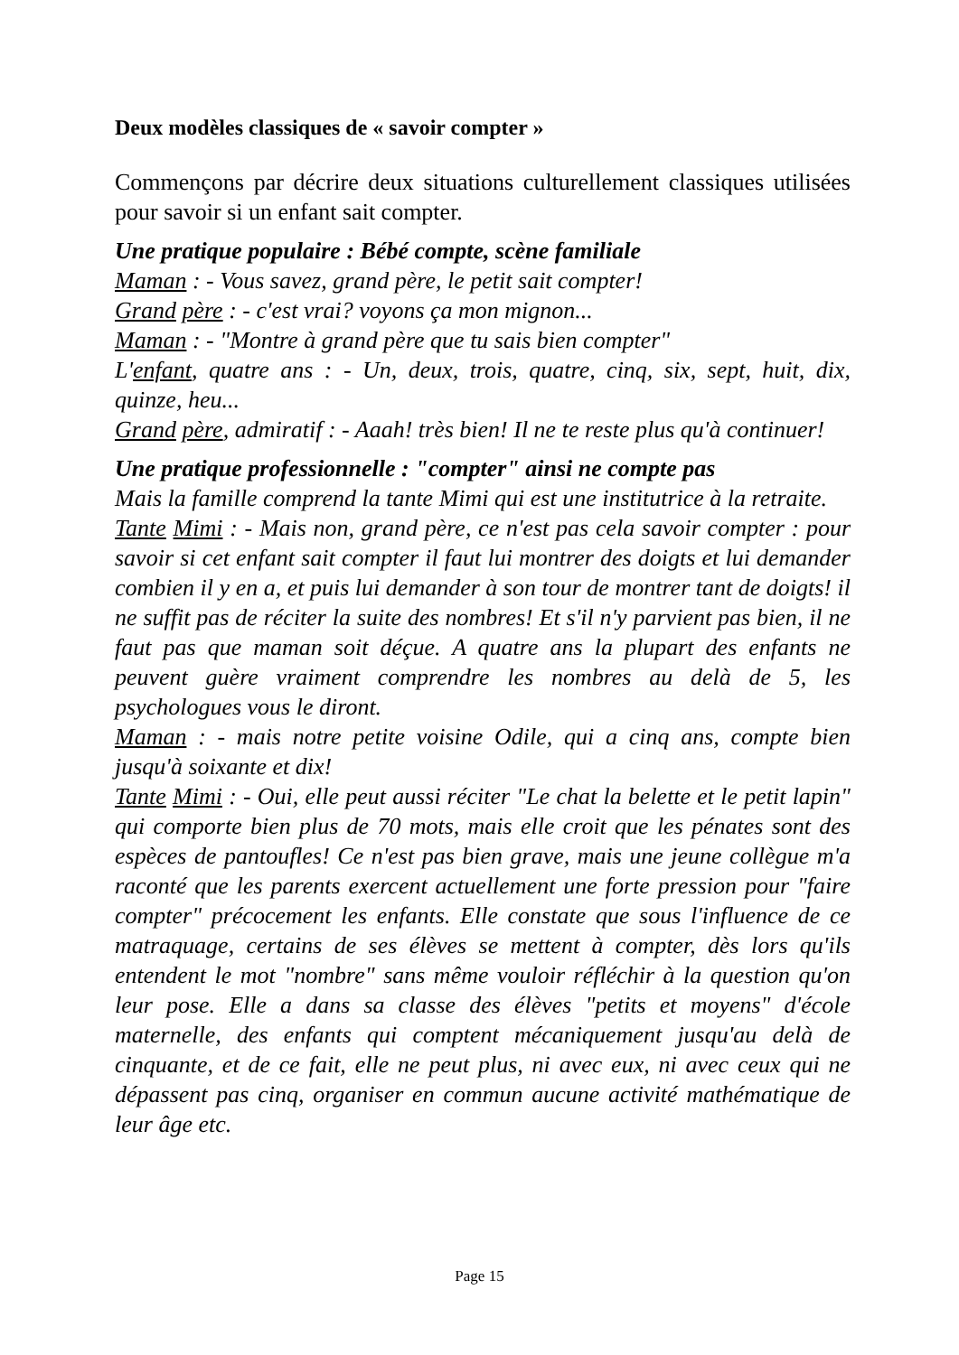Deux modèles classiques de « savoir compter »
Commençons par décrire deux situations culturellement classiques utilisées pour savoir si un enfant sait compter.
Une pratique populaire : Bébé compte, scène familiale
Maman : - Vous savez, grand père, le petit sait compter!
Grand père : - c'est vrai? voyons ça mon mignon...
Maman : - "Montre à grand père que tu sais bien compter"
L'enfant, quatre ans : - Un, deux, trois, quatre, cinq, six, sept, huit, dix, quinze, heu...
Grand père, admiratif : - Aaah! très bien! Il ne te reste plus qu'à continuer!
Une pratique professionnelle : "compter" ainsi ne compte pas
Mais la famille comprend la tante Mimi qui est une institutrice à la retraite.
Tante Mimi : - Mais non, grand père, ce n'est pas cela savoir compter : pour savoir si cet enfant sait compter il faut lui montrer des doigts et lui demander combien il y en a, et puis lui demander à son tour de montrer tant de doigts! il ne suffit pas de réciter la suite des nombres! Et s'il n'y parvient pas bien, il ne faut pas que maman soit déçue. A quatre ans la plupart des enfants ne peuvent guère vraiment comprendre les nombres au delà de 5, les psychologues vous le diront.
Maman : - mais notre petite voisine Odile, qui a cinq ans, compte bien jusqu'à soixante et dix!
Tante Mimi : - Oui, elle peut aussi réciter "Le chat la belette et le petit lapin" qui comporte bien plus de 70 mots, mais elle croit que les pénates sont des espèces de pantoufles! Ce n'est pas bien grave, mais une jeune collègue m'a raconté que les parents exercent actuellement une forte pression pour "faire compter" précocement les enfants. Elle constate que sous l'influence de ce matraquage, certains de ses élèves se mettent à compter, dès lors qu'ils entendent le mot "nombre" sans même vouloir réfléchir à la question qu'on leur pose. Elle a dans sa classe des élèves "petits et moyens" d'école maternelle, des enfants qui comptent mécaniquement jusqu'au delà de cinquante, et de ce fait, elle ne peut plus, ni avec eux, ni avec ceux qui ne dépassent pas cinq, organiser en commun aucune activité mathématique de leur âge etc.
Page 15